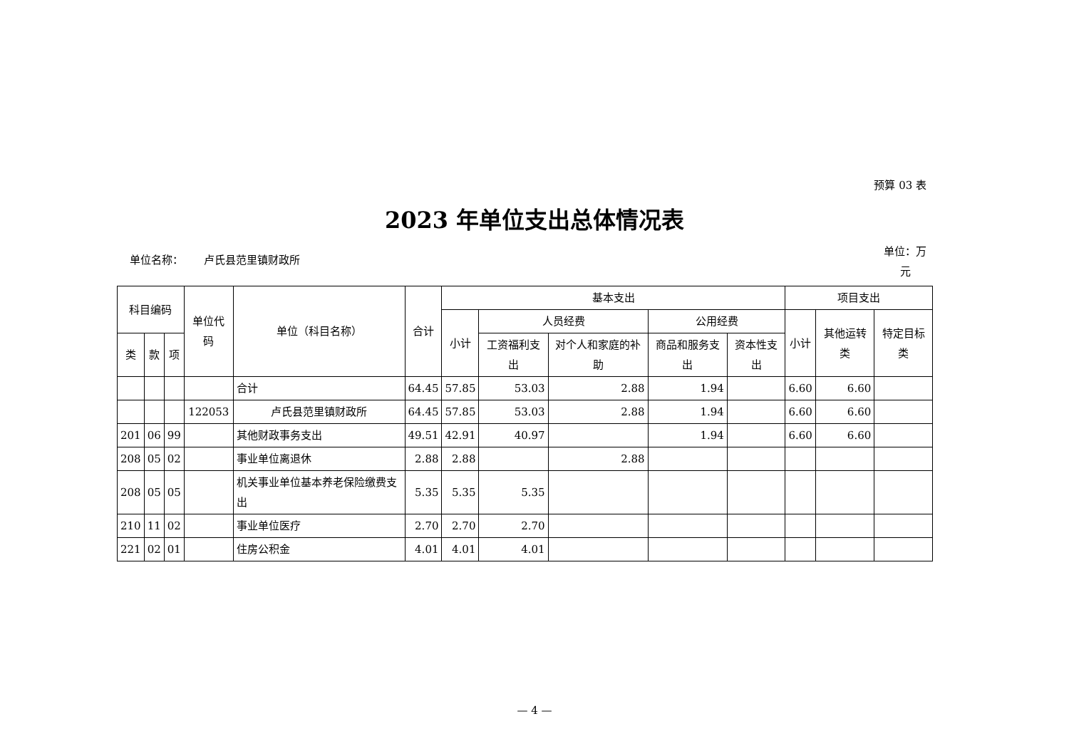预算 03 表
2023 年单位支出总体情况表
单位名称： 卢氏县范里镇财政所
单位：万元
| 科目编码 | | | 单位代码 | 单位（科目名称） | 合计 | 基本支出 | | | | | 项目支出 | | |
| --- | --- | --- | --- | --- | --- | --- | --- | --- | --- | --- | --- | --- | --- |
| | | | | | | 小计 | 人员经费 | | 公用经费 | | 小计 | 其他运转类 | 特定目标类 |
| 类 | 款 | 项 | | | | | 工资福利支出 | 对个人和家庭的补助 | 商品和服务支出 | 资本性支出 | | | |
| | | | | 合计 | 64.45 | 57.85 | 53.03 | 2.88 | 1.94 | | 6.60 | 6.60 | |
| | | | 122053 | 卢氏县范里镇财政所 | 64.45 | 57.85 | 53.03 | 2.88 | 1.94 | | 6.60 | 6.60 | |
| 201 | 06 | 99 | | 其他财政事务支出 | 49.51 | 42.91 | 40.97 | | 1.94 | | 6.60 | 6.60 | |
| 208 | 05 | 02 | | 事业单位离退休 | 2.88 | 2.88 | | 2.88 | | | | | |
| 208 | 05 | 05 | | 机关事业单位基本养老保险缴费支出 | 5.35 | 5.35 | 5.35 | | | | | | |
| 210 | 11 | 02 | | 事业单位医疗 | 2.70 | 2.70 | 2.70 | | | | | | |
| 221 | 02 | 01 | | 住房公积金 | 4.01 | 4.01 | 4.01 | | | | | | |
— 4 —